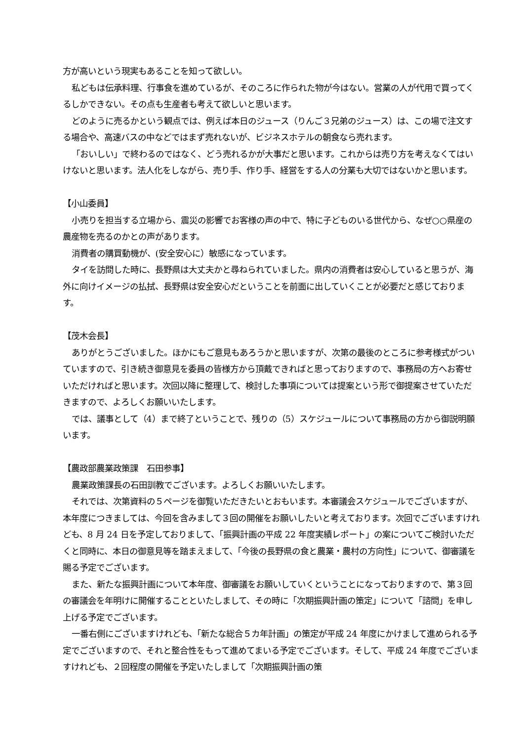方が高いという現実もあることを知って欲しい。
私どもは伝承料理、行事食を進めているが、そのころに作られた物が今はない。営業の人が代用で買ってくるしかできない。その点も生産者も考えて欲しいと思います。
どのように売るかという観点では、例えば本日のジュース（りんご３兄弟のジュース）は、この場で注文する場合や、高速バスの中などではまず売れないが、ビジネスホテルの朝食なら売れます。
「おいしい」で終わるのではなく、どう売れるかが大事だと思います。これからは売り方を考えなくてはいけないと思います。法人化をしながら、売り手、作り手、経営をする人の分業も大切ではないかと思います。
【小山委員】
小売りを担当する立場から、震災の影響でお客様の声の中で、特に子どものいる世代から、なぜ○○県産の農産物を売るのかとの声があります。
消費者の購買動機が、(安全安心に）敏感になっています。
タイを訪問した時に、長野県は大丈夫かと尋ねられていました。県内の消費者は安心していると思うが、海外に向けイメージの払拭、長野県は安全安心だということを前面に出していくことが必要だと感じております。
【茂木会長】
ありがとうございました。ほかにもご意見もあろうかと思いますが、次第の最後のところに参考様式がついていますので、引き続き御意見を委員の皆様方から頂戴できればと思っておりますので、事務局の方へお寄せいただければと思います。次回以降に整理して、検討した事項については提案という形で御提案させていただきますので、よろしくお願いいたします。
では、議事として（4）まで終了ということで、残りの（5）スケジュールについて事務局の方から御説明願います。
【農政部農業政策課　石田参事】
農業政策課長の石田訓教でございます。よろしくお願いいたします。
それでは、次第資料の５ページを御覧いただきたいとおもいます。本審議会スケジュールでございますが、本年度につきましては、今回を含みまして３回の開催をお願いしたいと考えております。次回でございますけれども、8 月 24 日を予定しておりまして、「振興計画の平成 22 年度実績レポート」の案についてご検討いただくと同時に、本日の御意見等を踏まえまして、「今後の長野県の食と農業・農村の方向性」について、御審議を賜る予定でございます。
また、新たな振興計画について本年度、御審議をお願いしていくということになっておりますので、第３回の審議会を年明けに開催することといたしまして、その時に「次期振興計画の策定」について「諮問」を申し上げる予定でございます。
一番右側にございますけれども、「新たな総合５カ年計画」の策定が平成 24 年度にかけまして進められる予定でございますので、それと整合性をもって進めてまいる予定でございます。そして、平成 24 年度でございますけれども、２回程度の開催を予定いたしまして「次期振興計画の策